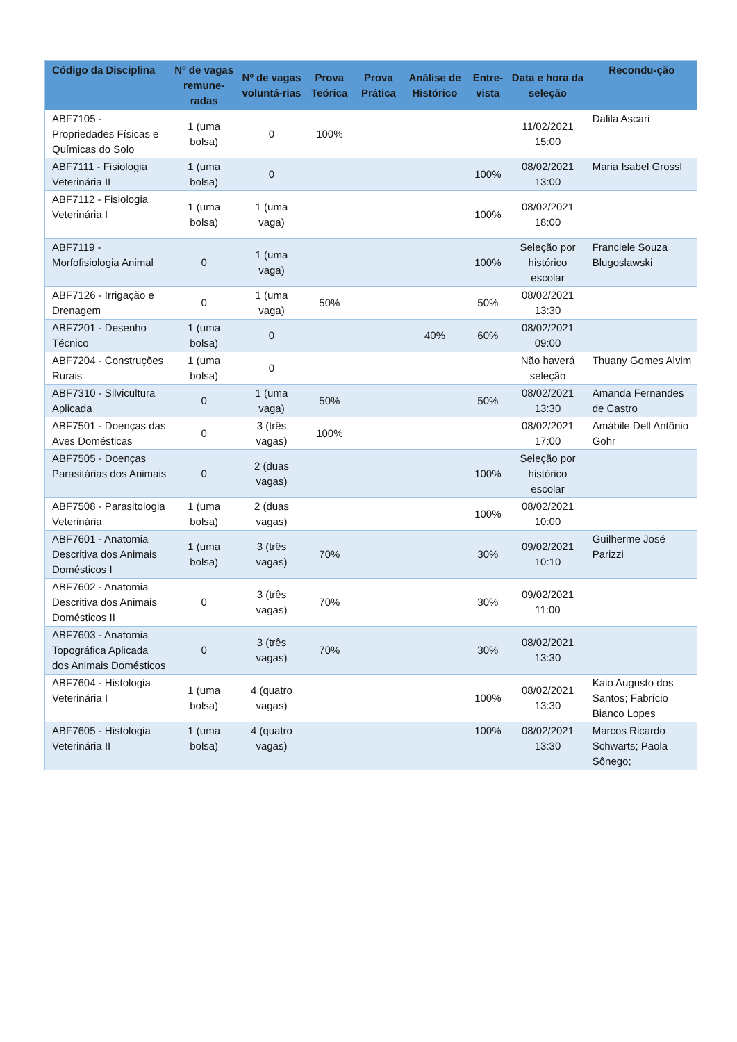| Código da Disciplina | Nº de vagas remune-radas | Nº de vagas voluntá-rias | Prova Teórica | Prova Prática | Análise de Histórico | Entre-vista | Data e hora da seleção | Recondu-ção |
| --- | --- | --- | --- | --- | --- | --- | --- | --- |
| ABF7105 - Propriedades Físicas e Químicas do Solo | 1 (uma bolsa) | 0 | 100% | | | | 11/02/2021 15:00 | Dalila Ascari |
| ABF7111 - Fisiologia Veterinária II | 1 (uma bolsa) | 0 | | | | 100% | 08/02/2021 13:00 | Maria Isabel Grossl |
| ABF7112 - Fisiologia Veterinária I | 1 (uma bolsa) | 1 (uma vaga) | | | | 100% | 08/02/2021 18:00 | |
| ABF7119 - Morfofisiologia Animal | 0 | 1 (uma vaga) | | | | 100% | Seleção por histórico escolar | Franciele Souza Blugoslawski |
| ABF7126 - Irrigação e Drenagem | 0 | 1 (uma vaga) | 50% | | | 50% | 08/02/2021 13:30 | |
| ABF7201 - Desenho Técnico | 1 (uma bolsa) | 0 | | | 40% | 60% | 08/02/2021 09:00 | |
| ABF7204 - Construções Rurais | 1 (uma bolsa) | 0 | | | | | Não haverá seleção | Thuany Gomes Alvim |
| ABF7310 - Silvicultura Aplicada | 0 | 1 (uma vaga) | 50% | | | 50% | 08/02/2021 13:30 | Amanda Fernandes de Castro |
| ABF7501 - Doenças das Aves Domésticas | 0 | 3 (três vagas) | 100% | | | | 08/02/2021 17:00 | Amábile Dell Antônio Gohr |
| ABF7505 - Doenças Parasitárias dos Animais | 0 | 2 (duas vagas) | | | | 100% | Seleção por histórico escolar | |
| ABF7508 - Parasitologia Veterinária | 1 (uma bolsa) | 2 (duas vagas) | | | | 100% | 08/02/2021 10:00 | |
| ABF7601 - Anatomia Descritiva dos Animais Domésticos I | 1 (uma bolsa) | 3 (três vagas) | 70% | | | 30% | 09/02/2021 10:10 | Guilherme José Parizzi |
| ABF7602 - Anatomia Descritiva dos Animais Domésticos II | 0 | 3 (três vagas) | 70% | | | 30% | 09/02/2021 11:00 | |
| ABF7603 - Anatomia Topográfica Aplicada dos Animais Domésticos | 0 | 3 (três vagas) | 70% | | | 30% | 08/02/2021 13:30 | |
| ABF7604 - Histologia Veterinária I | 1 (uma bolsa) | 4 (quatro vagas) | | | | 100% | 08/02/2021 13:30 | Kaio Augusto dos Santos; Fabrício Bianco Lopes |
| ABF7605 - Histologia Veterinária II | 1 (uma bolsa) | 4 (quatro vagas) | | | | 100% | 08/02/2021 13:30 | Marcos Ricardo Schwarts; Paola Sônego; |